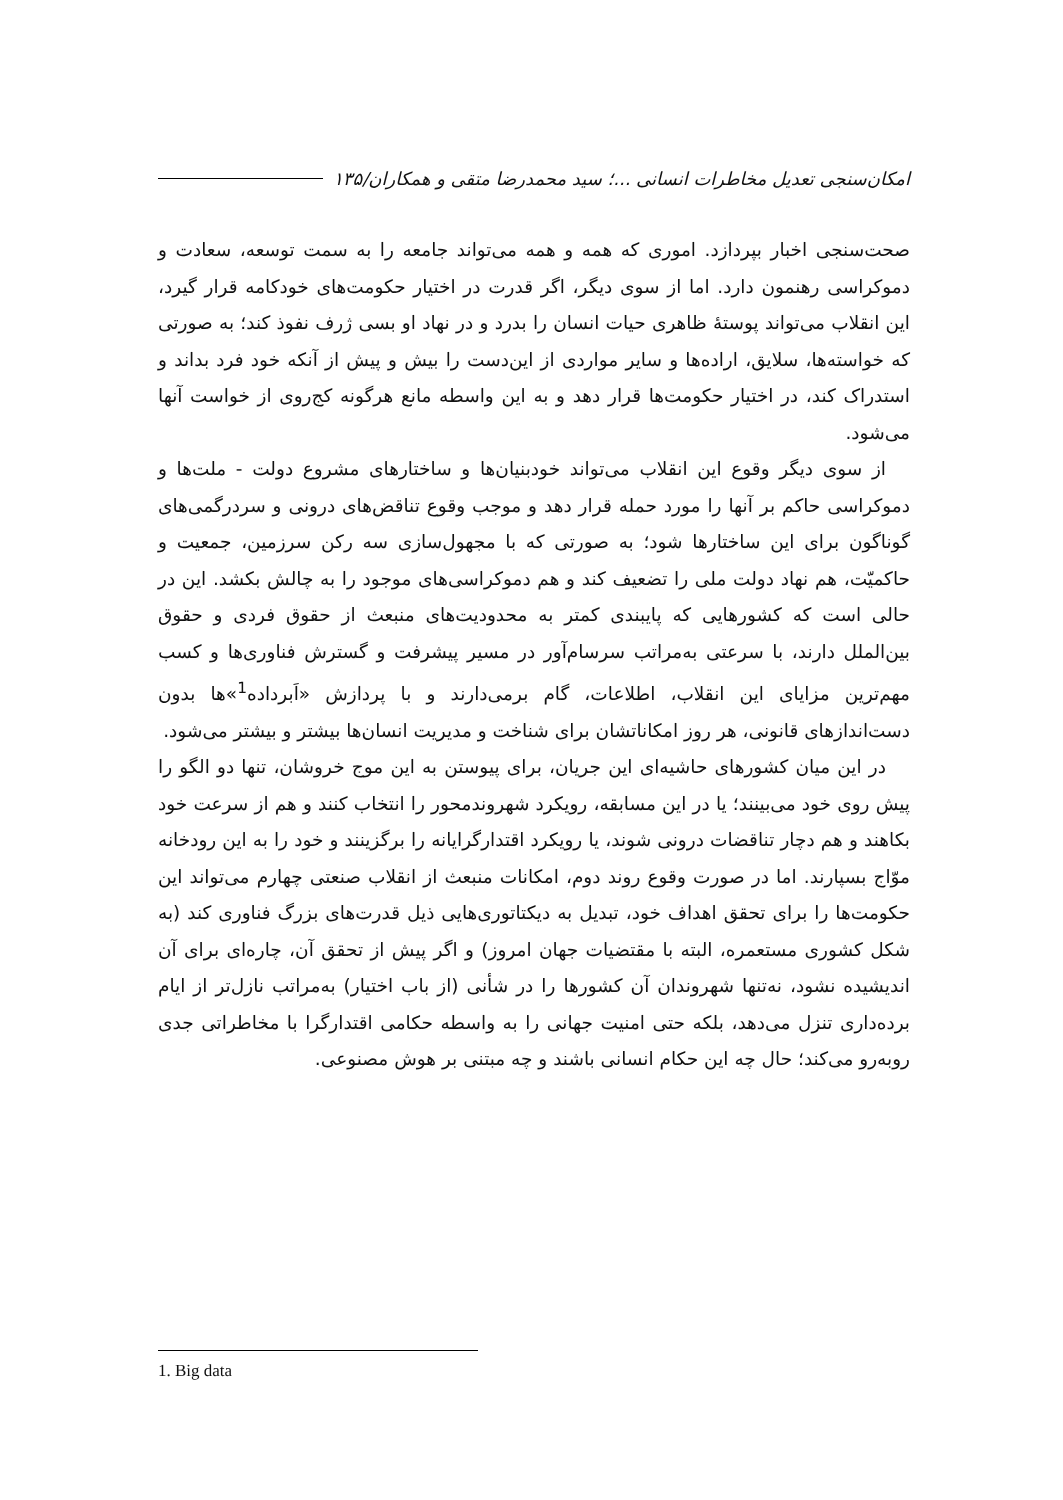امکان‌سنجی تعدیل مخاطرات انسانی ...؛ سید محمدرضا متقی و همکاران/۱۳۵
صحت‌سنجی اخبار بپردازد. اموری که همه و همه می‌تواند جامعه را به سمت توسعه، سعادت و دموکراسی رهنمون دارد. اما از سوی دیگر، اگر قدرت در اختیار حکومت‌های خودکامه قرار گیرد، این انقلاب می‌تواند پوستهٔ ظاهری حیات انسان را بدرد و در نهاد او بسی ژرف نفوذ کند؛ به صورتی که خواسته‌ها، سلایق، اراده‌ها و سایر مواردی از این‌دست را بیش و پیش از آنکه خود فرد بداند و استدراک کند، در اختیار حکومت‌ها قرار دهد و به این واسطه مانع هرگونه کج‌روی از خواست آنها می‌شود.
از سوی دیگر وقوع این انقلاب می‌تواند خودبنیان‌ها و ساختارهای مشروع دولت - ملت‌ها و دموکراسی حاکم بر آنها را مورد حمله قرار دهد و موجب وقوع تناقض‌های درونی و سردرگمی‌های گوناگون برای این ساختارها شود؛ به صورتی که با مجهول‌سازی سه رکن سرزمین، جمعیت و حاکمیّت، هم نهاد دولت ملی را تضعیف کند و هم دموکراسی‌های موجود را به چالش بکشد. این در حالی است که کشورهایی که پایبندی کمتر به محدودیت‌های منبعث از حقوق فردی و حقوق بین‌الملل دارند، با سرعتی به‌مراتب سرسام‌آور در مسیر پیشرفت و گسترش فناوری‌ها و کسب مهم‌ترین مزایای این انقلاب، اطلاعات، گام برمی‌دارند و با پردازش «اَبرداده<sup>1</sup>»ها بدون دست‌اندازهای قانونی، هر روز امکاناتشان برای شناخت و مدیریت انسان‌ها بیشتر و بیشتر می‌شود.
در این میان کشورهای حاشیه‌ای این جریان، برای پیوستن به این موج خروشان، تنها دو الگو را پیش روی خود می‌بینند؛ یا در این مسابقه، رویکرد شهروندمحور را انتخاب کنند و هم از سرعت خود بکاهند و هم دچار تناقضات درونی شوند، یا رویکرد اقتدارگرایانه را برگزینند و خود را به این رودخانه موّاج بسپارند. اما در صورت وقوع روند دوم، امکانات منبعث از انقلاب صنعتی چهارم می‌تواند این حکومت‌ها را برای تحقق اهداف خود، تبدیل به دیکتاتوری‌هایی ذیل قدرت‌های بزرگ فناوری کند (به شکل کشوری مستعمره، البته با مقتضیات جهان امروز) و اگر پیش از تحقق آن، چاره‌ای برای آن اندیشیده نشود، نه‌تنها شهروندان آن کشورها را در شأنی (از باب اختیار) به‌مراتب نازل‌تر از ایام برده‌داری تنزل می‌دهد، بلکه حتی امنیت جهانی را به واسطه حکامی اقتدارگرا با مخاطراتی جدی روبه‌رو می‌کند؛ حال چه این حکام انسانی باشند و چه مبتنی بر هوش مصنوعی.
1. Big data